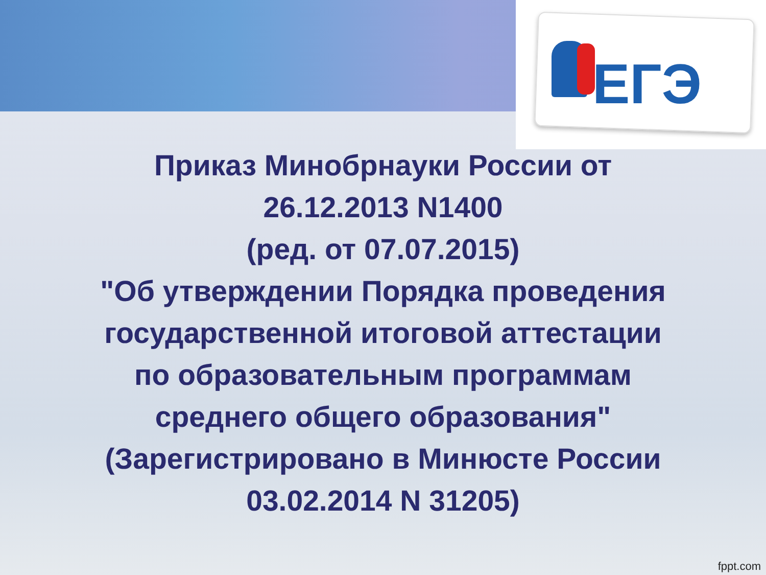ЕГЭ
Приказ Минобрнауки России от
26.12.2013 N1400
(ред. от 07.07.2015)
"Об утверждении Порядка проведения
государственной итоговой аттестации
по образовательным программам
среднего общего образования"
(Зарегистрировано в Минюсте России
03.02.2014 N 31205)
fppt.com